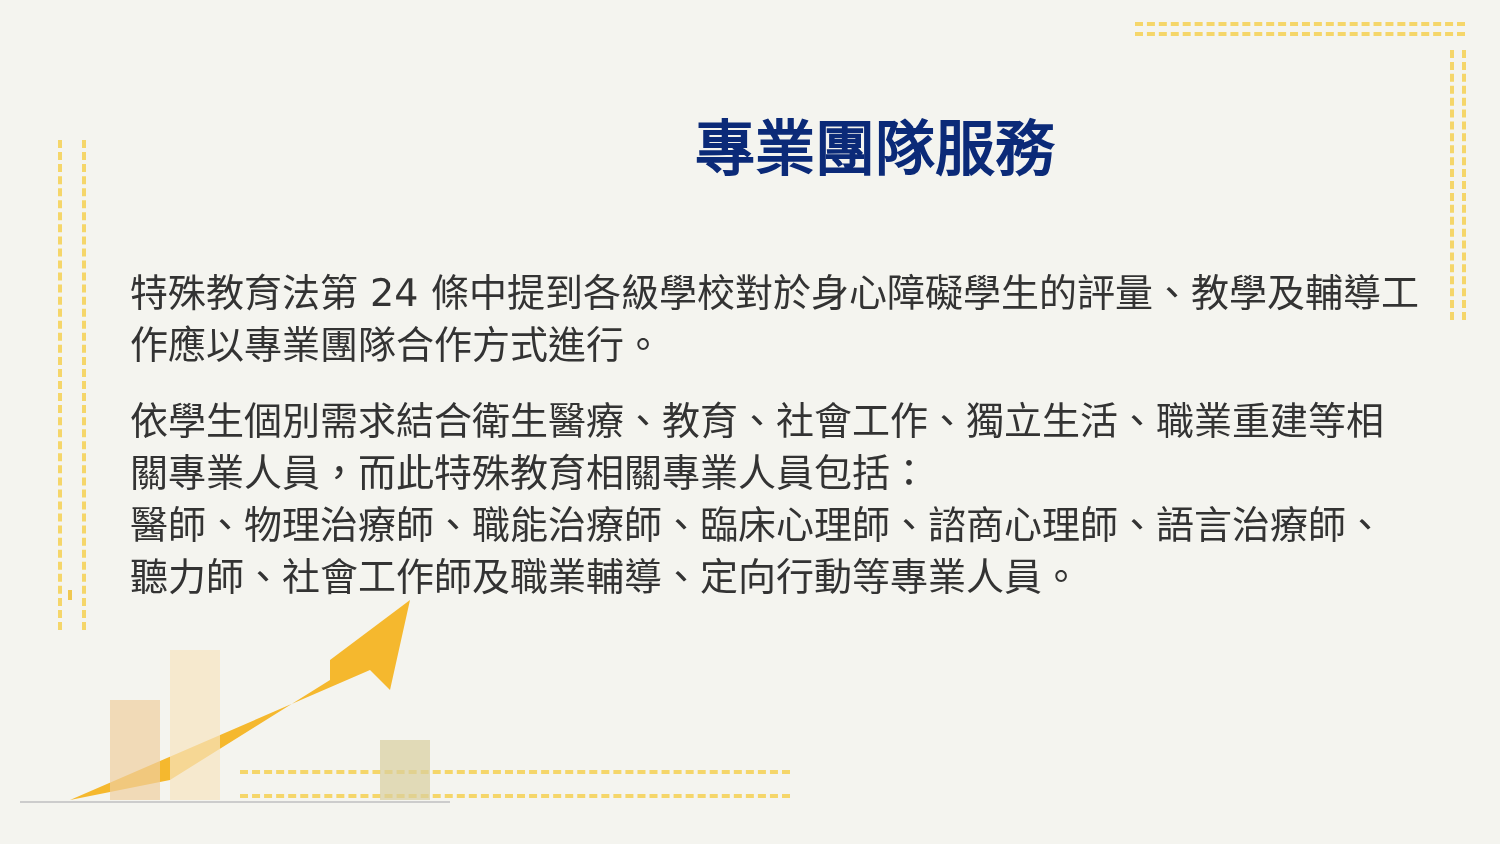專業團隊服務
特殊教育法第 24 條中提到各級學校對於身心障礙學生的評量、教學及輔導工作應以專業團隊合作方式進行。
依學生個別需求結合衛生醫療、教育、社會工作、獨立生活、職業重建等相關專業人員，而此特殊教育相關專業人員包括：
醫師、物理治療師、職能治療師、臨床心理師、諮商心理師、語言治療師、聽力師、社會工作師及職業輔導、定向行動等專業人員。